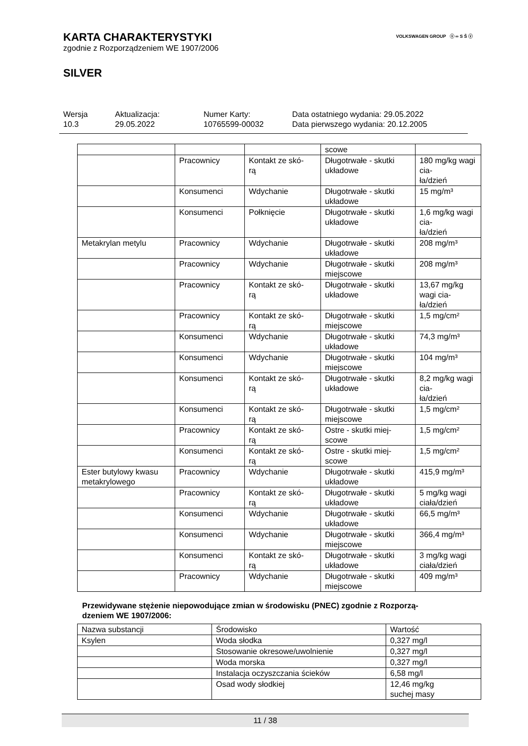VOLKSWAGEN GROUP ⓥ ∞ S Š ⓥ
KARTA CHARAKTERYSTYKI
zgodnie z Rozporządzeniem WE 1907/2006
SILVER
Wersja
10.3
Aktualizacja:
29.05.2022
Numer Karty:
10765599-00032
Data ostatniego wydania: 29.05.2022
Data pierwszego wydania: 20.12.2005
| | | | scowe | |
| | Pracownicy | Kontakt ze skó- rą | Długotrwałe - skutki układowe | 180 mg/kg wagi cia- ła/dzień |
| | Konsumenci | Wdychanie | Długotrwałe - skutki układowe | 15 mg/m³ |
| | Konsumenci | Połknięcie | Długotrwałe - skutki układowe | 1,6 mg/kg wagi cia- ła/dzień |
| Metakrylan metylu | Pracownicy | Wdychanie | Długotrwałe - skutki układowe | 208 mg/m³ |
| | Pracownicy | Wdychanie | Długotrwałe - skutki miejscowe | 208 mg/m³ |
| | Pracownicy | Kontakt ze skó- rą | Długotrwałe - skutki układowe | 13,67 mg/kg wagi cia- ła/dzień |
| | Pracownicy | Kontakt ze skó- rą | Długotrwałe - skutki miejscowe | 1,5 mg/cm² |
| | Konsumenci | Wdychanie | Długotrwałe - skutki układowe | 74,3 mg/m³ |
| | Konsumenci | Wdychanie | Długotrwałe - skutki miejscowe | 104 mg/m³ |
| | Konsumenci | Kontakt ze skó- rą | Długotrwałe - skutki układowe | 8,2 mg/kg wagi cia- ła/dzień |
| | Konsumenci | Kontakt ze skó- rą | Długotrwałe - skutki miejscowe | 1,5 mg/cm² |
| | Pracownicy | Kontakt ze skó- rą | Ostre - skutki miej- scowe | 1,5 mg/cm² |
| | Konsumenci | Kontakt ze skó- rą | Ostre - skutki miej- scowe | 1,5 mg/cm² |
| Ester butylowy kwasu metakrylowego | Pracownicy | Wdychanie | Długotrwałe - skutki układowe | 415,9 mg/m³ |
| | Pracownicy | Kontakt ze skó- rą | Długotrwałe - skutki układowe | 5 mg/kg wagi ciała/dzień |
| | Konsumenci | Wdychanie | Długotrwałe - skutki układowe | 66,5 mg/m³ |
| | Konsumenci | Wdychanie | Długotrwałe - skutki miejscowe | 366,4 mg/m³ |
| | Konsumenci | Kontakt ze skó- rą | Długotrwałe - skutki układowe | 3 mg/kg wagi ciała/dzień |
| | Pracownicy | Wdychanie | Długotrwałe - skutki miejscowe | 409 mg/m³ |
Przewidywane stężenie niepowodujące zmian w środowisku (PNEC) zgodnie z Rozporzą-
dzeniem WE 1907/2006:
| Nazwa substancji | Środowisko | Wartość |
| --- | --- | --- |
| Ksylen | Woda słodka | 0,327 mg/l |
| | Stosowanie okresowe/uwolnienie | 0,327 mg/l |
| | Woda morska | 0,327 mg/l |
| | Instalacja oczyszczania ścieków | 6,58 mg/l |
| | Osad wody słodkiej | 12,46 mg/kg suchej masy |
11 / 38